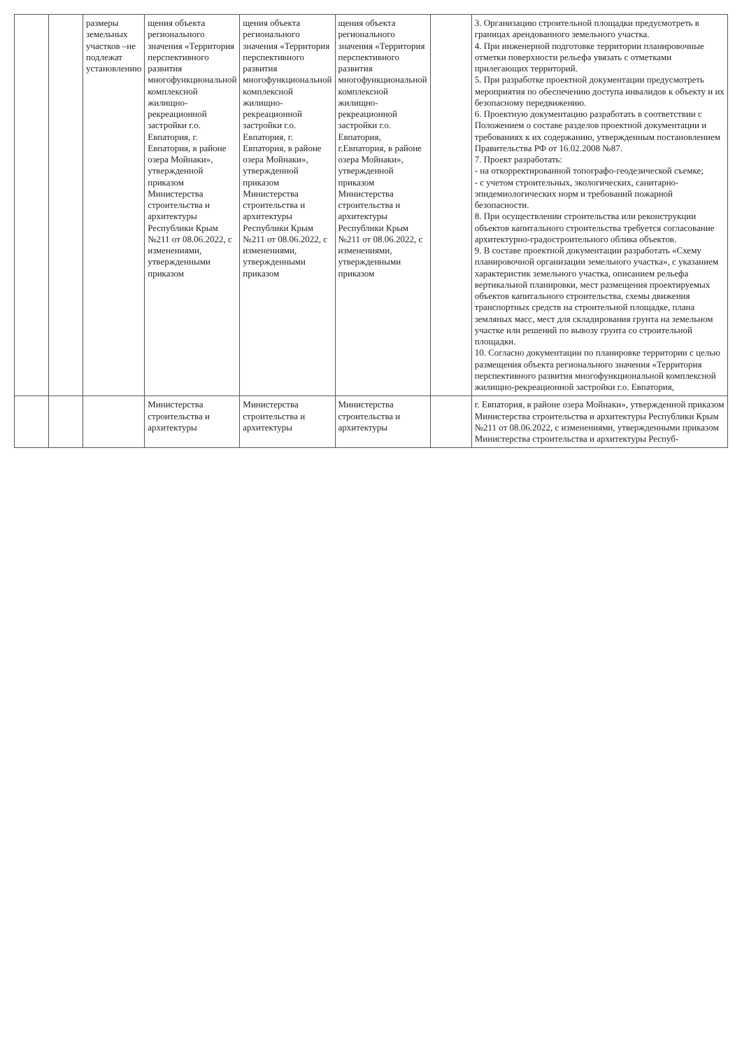| | | размеры земельных участков –не подлежат установлению | щения объекта регионального значения «Территория перспективного развития многофункциональной комплексной жилищно-рекреационной застройки г.о. Евпатория, г. Евпатория, в районе озера Мойнаки», утвержденной приказом Министерства строительства и архитектуры Республики Крым №211 от 08.06.2022, с изменениями, утвержденными приказом | щения объекта регионального значения «Территория перспективного развития многофункциональной комплексной жилищно-рекреационной застройки г.о. Евпатория, г. Евпатория, в районе озера Мойнаки», утвержденной приказом Министерства строительства и архитектуры Республики Крым №211 от 08.06.2022, с изменениями, утвержденными приказом | щения объекта регионального значения «Территория перспективного развития многофункциональной комплексной жилищно-рекреационной застройки г.о. Евпатория, г.Евпатория, в районе озера Мойнаки», утвержденной приказом Министерства строительства и архитектуры Республики Крым №211 от 08.06.2022, с изменениями, утвержденными приказом | | 3. Организацию строительной площадки предусмотреть в границах арендованного земельного участка. 4. При инженерной подготовке территории планировочные отметки поверхности рельефа увязать с отметками прилегающих территорий. 5. При разработке проектной документации предусмотреть мероприятия по обеспечению доступа инвалидов к объекту и их безопасному передвижению. 6. Проектную документацию разработать в соответствии с Положением о составе разделов проектной документации и требованиях к их содержанию, утвержденным постановлением Правительства РФ от 16.02.2008 №87. 7. Проект разработать: - на откорректированной топографо-геодезической съемке; - с учетом строительных, экологических, санитарно-эпидемиологических норм и требований пожарной безопасности. 8. При осуществлении строительства или реконструкции объектов капитального строительства требуется согласование архитектурно-градостроительного облика объектов. 9. В составе проектной документации разработать «Схему планировочной организации земельного участка», с указанием характеристик земельного участка, описанием рельефа вертикальной планировки, мест размещения проектируемых объектов капитального строительства, схемы движения транспортных средств на строительной площадке, плана земляных масс, мест для складирования грунта на земельном участке или решений по вывозу грунта со строительной площадки. 10. Согласно документации по планировке территории с целью размещения объекта регионального значения «Территория перспективного развития многофункциональной комплексной жилищно-рекреационной застройки г.о. Евпатория, |
| | | | Министерства строительства и архитектуры | Министерства строительства и архитектуры | Министерства строительства и архитектуры | | г. Евпатория, в районе озера Мойнаки», утвержденной приказом Министерства строительства и архитектуры Республики Крым №211 от 08.06.2022, с изменениями, утвержденными приказом Министерства строительства и архитектуры Респуб- |